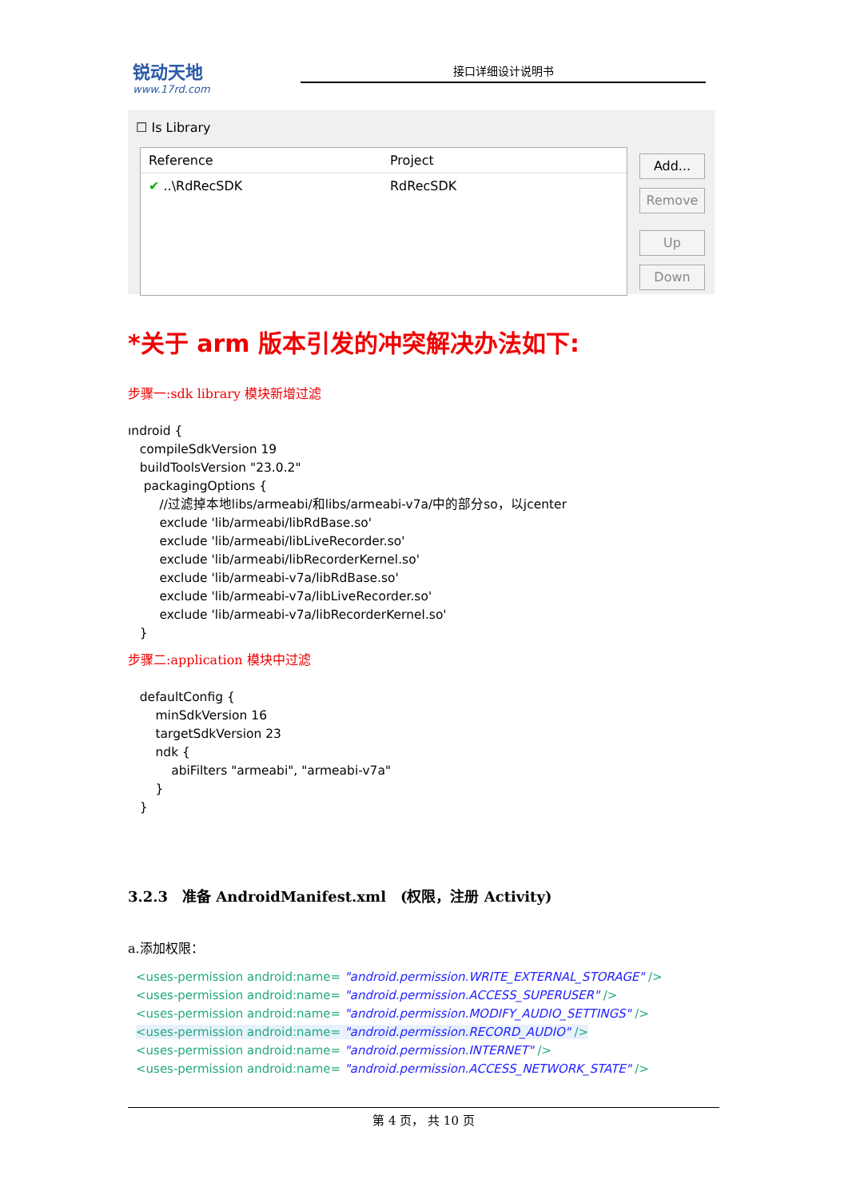锐动天地
www.17rd.com
接口详细设计说明书
☐ Is Library
Reference Project
✔ ..\RdRecSDK RdRecSDK
Add...
Remove
Up
Down
*关于 arm 版本引发的冲突解决办法如下:
步骤一:sdk library 模块新增过滤
ındroid {
   compileSdkVersion 19
   buildToolsVersion "23.0.2"
    packagingOptions {
        //过滤掉本地libs/armeabi/和libs/armeabi-v7a/中的部分so，以jcenter
        exclude 'lib/armeabi/libRdBase.so'
        exclude 'lib/armeabi/libLiveRecorder.so'
        exclude 'lib/armeabi/libRecorderKernel.so'
        exclude 'lib/armeabi-v7a/libRdBase.so'
        exclude 'lib/armeabi-v7a/libLiveRecorder.so'
        exclude 'lib/armeabi-v7a/libRecorderKernel.so'
   }
步骤二:application 模块中过滤
   defaultConfig {
       minSdkVersion 16
       targetSdkVersion 23
       ndk {
           abiFilters "armeabi", "armeabi-v7a"
       }
   }
3.2.3　准备 AndroidManifest.xml　(权限，注册 Activity)
a.添加权限：
<uses-permission android:name= "android.permission.WRITE_EXTERNAL_STORAGE" />
<uses-permission android:name= "android.permission.ACCESS_SUPERUSER" />
<uses-permission android:name= "android.permission.MODIFY_AUDIO_SETTINGS" />
<uses-permission android:name= "android.permission.RECORD_AUDIO" />
<uses-permission android:name= "android.permission.INTERNET" />
<uses-permission android:name= "android.permission.ACCESS_NETWORK_STATE" />
第 4 页， 共 10 页